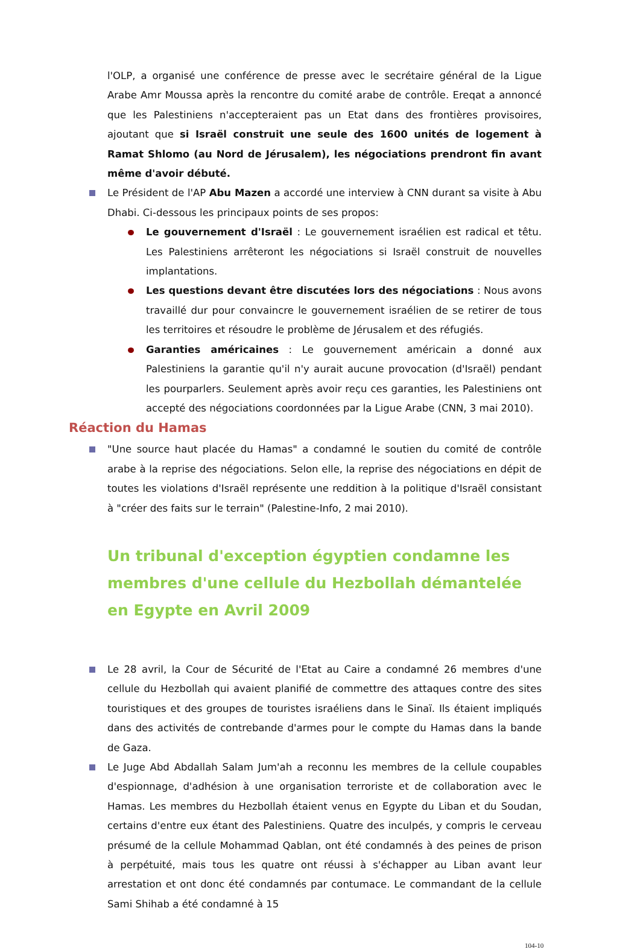l'OLP, a organisé une conférence de presse avec le secrétaire général de la Ligue Arabe Amr Moussa après la rencontre du comité arabe de contrôle. Ereqat a annoncé que les Palestiniens n'accepteraient pas un Etat dans des frontières provisoires, ajoutant que si Israël construit une seule des 1600 unités de logement à Ramat Shlomo (au Nord de Jérusalem), les négociations prendront fin avant même d'avoir débuté.
Le Président de l'AP Abu Mazen a accordé une interview à CNN durant sa visite à Abu Dhabi. Ci-dessous les principaux points de ses propos:
Le gouvernement d'Israël : Le gouvernement israélien est radical et têtu. Les Palestiniens arrêteront les négociations si Israël construit de nouvelles implantations.
Les questions devant être discutées lors des négociations : Nous avons travaillé dur pour convaincre le gouvernement israélien de se retirer de tous les territoires et résoudre le problème de Jérusalem et des réfugiés.
Garanties américaines : Le gouvernement américain a donné aux Palestiniens la garantie qu'il n'y aurait aucune provocation (d'Israël) pendant les pourparlers. Seulement après avoir reçu ces garanties, les Palestiniens ont accepté des négociations coordonnées par la Ligue Arabe (CNN, 3 mai 2010).
Réaction du Hamas
"Une source haut placée du Hamas" a condamné le soutien du comité de contrôle arabe à la reprise des négociations. Selon elle, la reprise des négociations en dépit de toutes les violations d'Israël représente une reddition à la politique d'Israël consistant à "créer des faits sur le terrain" (Palestine-Info, 2 mai 2010).
Un tribunal d'exception égyptien condamne les membres d'une cellule du Hezbollah démantelée en Egypte en Avril 2009
Le 28 avril, la Cour de Sécurité de l'Etat au Caire a condamné 26 membres d'une cellule du Hezbollah qui avaient planifié de commettre des attaques contre des sites touristiques et des groupes de touristes israéliens dans le Sinaï. Ils étaient impliqués dans des activités de contrebande d'armes pour le compte du Hamas dans la bande de Gaza.
Le Juge Abd Abdallah Salam Jum'ah a reconnu les membres de la cellule coupables d'espionnage, d'adhésion à une organisation terroriste et de collaboration avec le Hamas. Les membres du Hezbollah étaient venus en Egypte du Liban et du Soudan, certains d'entre eux étant des Palestiniens. Quatre des inculpés, y compris le cerveau présumé de la cellule Mohammad Qablan, ont été condamnés à des peines de prison à perpétuité, mais tous les quatre ont réussi à s'échapper au Liban avant leur arrestation et ont donc été condamnés par contumace. Le commandant de la cellule Sami Shihab a été condamné à 15
104-10